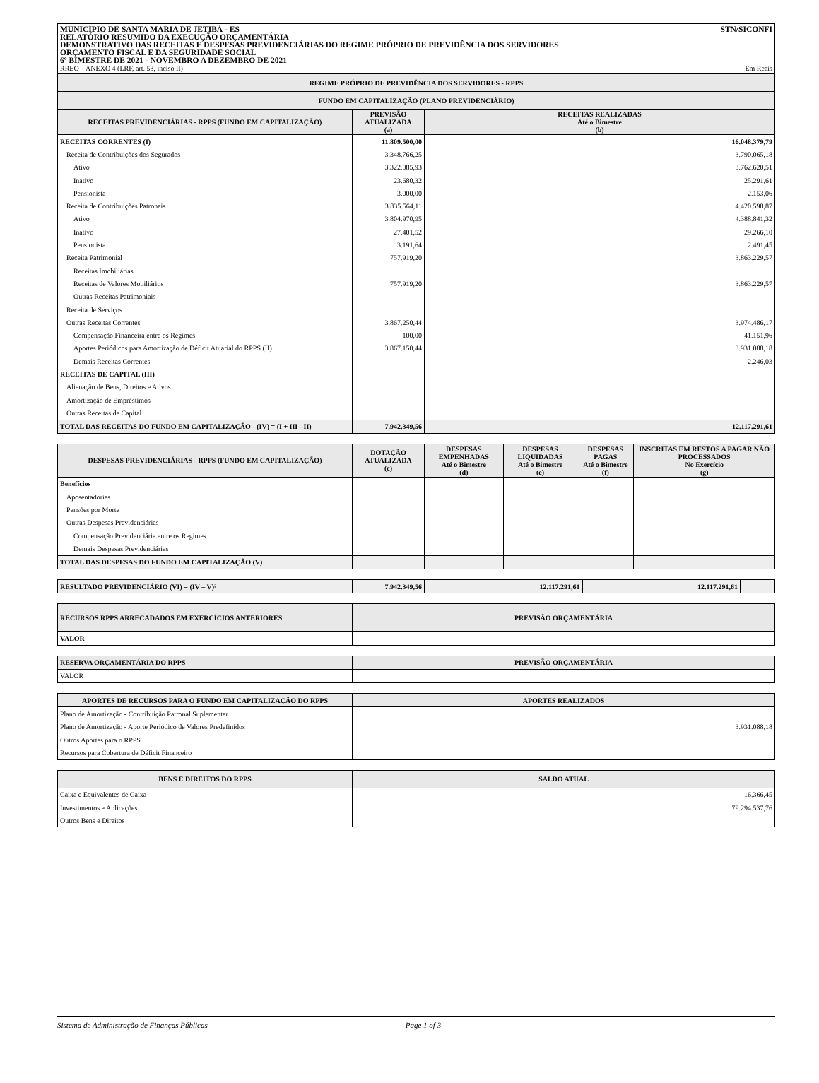MUNICÍPIO DE SANTA MARIA DE JETIBÁ - ES
RELATÓRIO RESUMIDO DA EXECUÇÃO ORÇAMENTÁRIA
DEMONSTRATIVO DAS RECEITAS E DESPESAS PREVIDENCIÁRIAS DO REGIME PRÓPRIO DE PREVIDÊNCIA DOS SERVIDORES
ORÇAMENTO FISCAL E DA SEGURIDADE SOCIAL
6º BIMESTRE DE 2021 - NOVEMBRO A DEZEMBRO DE 2021
RREO – ANEXO 4 (LRF, art. 53, inciso II)
STN/SICONFI
Em Reais
| REGIME PRÓPRIO DE PREVIDÊNCIA DOS SERVIDORES - RPPS | | |
| --- | --- | --- |
| FUNDO EM CAPITALIZAÇÃO (PLANO PREVIDENCIÁRIO) | | |
| RECEITAS PREVIDENCIÁRIAS - RPPS (FUNDO EM CAPITALIZAÇÃO) | PREVISÃO ATUALIZADA (a) | RECEITAS REALIZADAS Até o Bimestre (b) |
| RECEITAS CORRENTES (I) | 11.809.500,00 | 16.048.379,79 |
| Receita de Contribuições dos Segurados | 3.348.766,25 | 3.790.065,18 |
| Ativo | 3.322.085,93 | 3.762.620,51 |
| Inativo | 23.680,32 | 25.291,61 |
| Pensionista | 3.000,00 | 2.153,06 |
| Receita de Contribuições Patronais | 3.835.564,11 | 4.420.598,87 |
| Ativo | 3.804.970,95 | 4.388.841,32 |
| Inativo | 27.401,52 | 29.266,10 |
| Pensionista | 3.191,64 | 2.491,45 |
| Receita Patrimonial | 757.919,20 | 3.863.229,57 |
| Receitas Imobiliárias | | |
| Receitas de Valores Mobiliários | 757.919,20 | 3.863.229,57 |
| Outras Receitas Patrimoniais | | |
| Receita de Serviços | | |
| Outras Receitas Correntes | 3.867.250,44 | 3.974.486,17 |
| Compensação Financeira entre os Regimes | 100,00 | 41.151,96 |
| Aportes Periódicos para Amortização de Déficit Atuarial do RPPS (II) | 3.867.150,44 | 3.931.088,18 |
| Demais Receitas Correntes | | 2.246,03 |
| RECEITAS DE CAPITAL (III) | | |
| Alienação de Bens, Direitos e Ativos | | |
| Amortização de Empréstimos | | |
| Outras Receitas de Capital | | |
| TOTAL DAS RECEITAS DO FUNDO EM CAPITALIZAÇÃO - (IV) = (I + III - II) | 7.942.349,56 | 12.117.291,61 |
| DESPESAS PREVIDENCIÁRIAS - RPPS (FUNDO EM CAPITALIZAÇÃO) | DOTAÇÃO ATUALIZADA (c) | DESPESAS EMPENHADAS Até o Bimestre (d) | DESPESAS LIQUIDADAS Até o Bimestre (e) | DESPESAS PAGAS Até o Bimestre (f) | INSCRITAS EM RESTOS A PAGAR NÃO PROCESSADOS No Exercício (g) |
| --- | --- | --- | --- | --- | --- |
| Benefícios | | | | | |
| Aposentadorias | | | | | |
| Pensões por Morte | | | | | |
| Outras Despesas Previdenciárias | | | | | |
| Compensação Previdenciária entre os Regimes | | | | | |
| Demais Despesas Previdenciárias | | | | | |
| TOTAL DAS DESPESAS DO FUNDO EM CAPITALIZAÇÃO (V) | | | | | |
| RESULTADO PREVIDENCIÁRIO (VI) = (IV – V)² | 7.942.349,56 | 12.117.291,61 | 12.117.291,61 | | |
| RECURSOS RPPS ARRECADADOS EM EXERCÍCIOS ANTERIORES | PREVISÃO ORÇAMENTÁRIA |
| --- | --- |
| VALOR | |
| RESERVA ORÇAMENTÁRIA DO RPPS | PREVISÃO ORÇAMENTÁRIA |
| --- | --- |
| VALOR | |
| APORTES DE RECURSOS PARA O FUNDO EM CAPITALIZAÇÃO DO RPPS | APORTES REALIZADOS |
| --- | --- |
| Plano de Amortização - Contribuição Patronal Suplementar | |
| Plano de Amortização - Aporte Periódico de Valores Predefinidos | 3.931.088,18 |
| Outros Aportes para o RPPS | |
| Recursos para Cobertura de Déficit Financeiro | |
| BENS E DIREITOS DO RPPS | SALDO ATUAL |
| --- | --- |
| Caixa e Equivalentes de Caixa | 16.366,45 |
| Investimentos e Aplicações | 79.294.537,76 |
| Outros Bens e Direitos | |
Sistema de Administração de Finanças Públicas Page 1 of 3